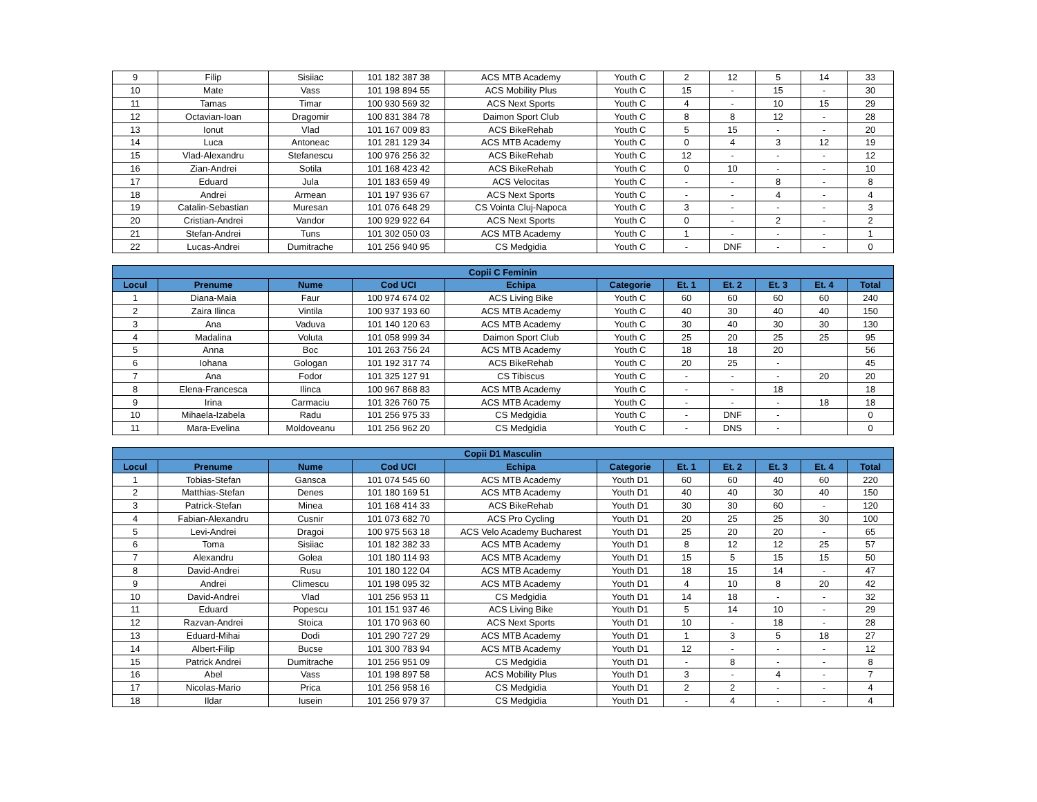| 9 | Filip | Sisiiac | 101 182 387 38 | ACS MTB Academy | Youth C | 2 | 12 | 5 | 14 | 33 |
| 10 | Mate | Vass | 101 198 894 55 | ACS Mobility Plus | Youth C | 15 | - | 15 | - | 30 |
| 11 | Tamas | Timar | 100 930 569 32 | ACS Next Sports | Youth C | 4 | - | 10 | 15 | 29 |
| 12 | Octavian-Ioan | Dragomir | 100 831 384 78 | Daimon Sport Club | Youth C | 8 | 8 | 12 | - | 28 |
| 13 | Ionut | Vlad | 101 167 009 83 | ACS BikeRehab | Youth C | 5 | 15 | - | - | 20 |
| 14 | Luca | Antoneac | 101 281 129 34 | ACS MTB Academy | Youth C | 0 | 4 | 3 | 12 | 19 |
| 15 | Vlad-Alexandru | Stefanescu | 100 976 256 32 | ACS BikeRehab | Youth C | 12 | - | - | - | 12 |
| 16 | Zian-Andrei | Sotila | 101 168 423 42 | ACS BikeRehab | Youth C | 0 | 10 | - | - | 10 |
| 17 | Eduard | Jula | 101 183 659 49 | ACS Velocitas | Youth C | - | - | 8 | - | 8 |
| 18 | Andrei | Armean | 101 197 936 67 | ACS Next Sports | Youth C | - | - | 4 | - | 4 |
| 19 | Catalin-Sebastian | Muresan | 101 076 648 29 | CS Vointa Cluj-Napoca | Youth C | 3 | - | - | - | 3 |
| 20 | Cristian-Andrei | Vandor | 100 929 922 64 | ACS Next Sports | Youth C | 0 | - | 2 | - | 2 |
| 21 | Stefan-Andrei | Tuns | 101 302 050 03 | ACS MTB Academy | Youth C | 1 | - | - | - | 1 |
| 22 | Lucas-Andrei | Dumitrache | 101 256 940 95 | CS Medgidia | Youth C | - | DNF | - | - | 0 |
| Copii C Feminin | | | | | | | | | | |
| --- | --- | --- | --- | --- | --- | --- | --- | --- | --- | --- |
| Locul | Prenume | Nume | Cod UCI | Echipa | Categorie | Et. 1 | Et. 2 | Et. 3 | Et. 4 | Total |
| 1 | Diana-Maia | Faur | 100 974 674 02 | ACS Living Bike | Youth C | 60 | 60 | 60 | 60 | 240 |
| 2 | Zaira Ilinca | Vintila | 100 937 193 60 | ACS MTB Academy | Youth C | 40 | 30 | 40 | 40 | 150 |
| 3 | Ana | Vaduva | 101 140 120 63 | ACS MTB Academy | Youth C | 30 | 40 | 30 | 30 | 130 |
| 4 | Madalina | Voluta | 101 058 999 34 | Daimon Sport Club | Youth C | 25 | 20 | 25 | 25 | 95 |
| 5 | Anna | Boc | 101 263 756 24 | ACS MTB Academy | Youth C | 18 | 18 | 20 | | 56 |
| 6 | Iohana | Gologan | 101 192 317 74 | ACS BikeRehab | Youth C | 20 | 25 | - | | 45 |
| 7 | Ana | Fodor | 101 325 127 91 | CS Tibiscus | Youth C | - | - | - | 20 | 20 |
| 8 | Elena-Francesca | Ilinca | 100 967 868 83 | ACS MTB Academy | Youth C | - | - | 18 | | 18 |
| 9 | Irina | Carmaciu | 101 326 760 75 | ACS MTB Academy | Youth C | - | - | - | 18 | 18 |
| 10 | Mihaela-Izabela | Radu | 101 256 975 33 | CS Medgidia | Youth C | - | DNF | - | | 0 |
| 11 | Mara-Evelina | Moldoveanu | 101 256 962 20 | CS Medgidia | Youth C | - | DNS | - | | 0 |
| Copii D1 Masculin | | | | | | | | | | |
| --- | --- | --- | --- | --- | --- | --- | --- | --- | --- | --- |
| Locul | Prenume | Nume | Cod UCI | Echipa | Categorie | Et. 1 | Et. 2 | Et. 3 | Et. 4 | Total |
| 1 | Tobias-Stefan | Gansca | 101 074 545 60 | ACS MTB Academy | Youth D1 | 60 | 60 | 40 | 60 | 220 |
| 2 | Matthias-Stefan | Denes | 101 180 169 51 | ACS MTB Academy | Youth D1 | 40 | 40 | 30 | 40 | 150 |
| 3 | Patrick-Stefan | Minea | 101 168 414 33 | ACS BikeRehab | Youth D1 | 30 | 30 | 60 | - | 120 |
| 4 | Fabian-Alexandru | Cusnir | 101 073 682 70 | ACS Pro Cycling | Youth D1 | 20 | 25 | 25 | 30 | 100 |
| 5 | Levi-Andrei | Dragoi | 100 975 563 18 | ACS Velo Academy Bucharest | Youth D1 | 25 | 20 | 20 | - | 65 |
| 6 | Toma | Sisiiac | 101 182 382 33 | ACS MTB Academy | Youth D1 | 8 | 12 | 12 | 25 | 57 |
| 7 | Alexandru | Golea | 101 180 114 93 | ACS MTB Academy | Youth D1 | 15 | 5 | 15 | 15 | 50 |
| 8 | David-Andrei | Rusu | 101 180 122 04 | ACS MTB Academy | Youth D1 | 18 | 15 | 14 | - | 47 |
| 9 | Andrei | Climescu | 101 198 095 32 | ACS MTB Academy | Youth D1 | 4 | 10 | 8 | 20 | 42 |
| 10 | David-Andrei | Vlad | 101 256 953 11 | CS Medgidia | Youth D1 | 14 | 18 | - | - | 32 |
| 11 | Eduard | Popescu | 101 151 937 46 | ACS Living Bike | Youth D1 | 5 | 14 | 10 | - | 29 |
| 12 | Razvan-Andrei | Stoica | 101 170 963 60 | ACS Next Sports | Youth D1 | 10 | - | 18 | - | 28 |
| 13 | Eduard-Mihai | Dodi | 101 290 727 29 | ACS MTB Academy | Youth D1 | 1 | 3 | 5 | 18 | 27 |
| 14 | Albert-Filip | Bucse | 101 300 783 94 | ACS MTB Academy | Youth D1 | 12 | - | - | - | 12 |
| 15 | Patrick Andrei | Dumitrache | 101 256 951 09 | CS Medgidia | Youth D1 | - | 8 | - | - | 8 |
| 16 | Abel | Vass | 101 198 897 58 | ACS Mobility Plus | Youth D1 | 3 | - | 4 | - | 7 |
| 17 | Nicolas-Mario | Prica | 101 256 958 16 | CS Medgidia | Youth D1 | 2 | 2 | - | - | 4 |
| 18 | Ildar | Iusein | 101 256 979 37 | CS Medgidia | Youth D1 | - | 4 | - | - | 4 |